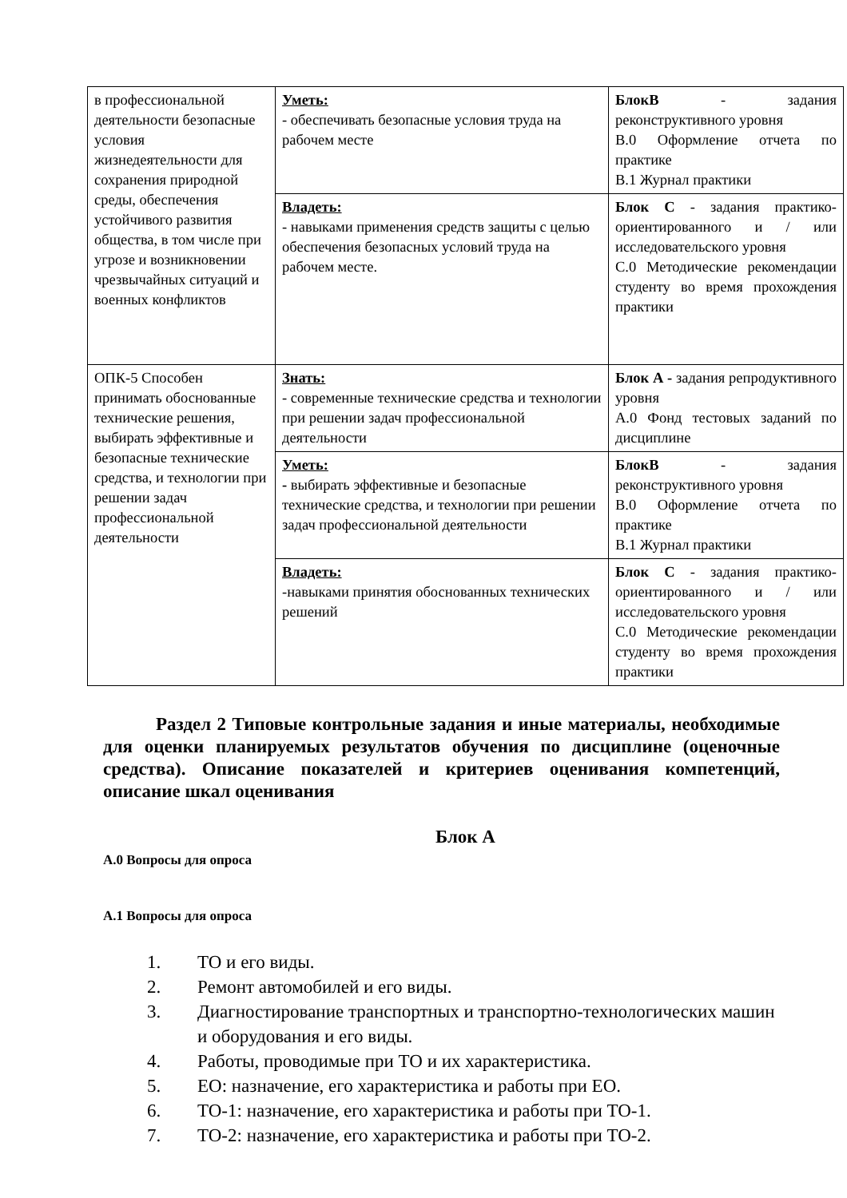| в профессиональной деятельности безопасные условия жизнедеятельности для сохранения природной среды, обеспечения устойчивого развития общества, в том числе при угрозе и возникновении чрезвычайных ситуаций и военных конфликтов | Уметь: - обеспечивать безопасные условия труда на рабочем месте | БлокВ - задания реконструктивного уровня В.0 Оформление отчета по практике В.1 Журнал практики |
| | Владеть: - навыками применения средств защиты с целью обеспечения безопасных условий труда на рабочем месте. | Блок С - задания практико-ориентированного и / или исследовательского уровня С.0 Методические рекомендации студенту во время прохождения практики |
| ОПК-5 Способен принимать обоснованные технические решения, выбирать эффективные и безопасные технические средства, и технологии при решении задач профессиональной деятельности | Знать: - современные технические средства и технологии при решении задач профессиональной деятельности | Блок А - задания репродуктивного уровня А.0 Фонд тестовых заданий по дисциплине |
| | Уметь: - выбирать эффективные и безопасные технические средства, и технологии при решении задач профессиональной деятельности | БлокВ - задания реконструктивного уровня В.0 Оформление отчета по практике В.1 Журнал практики |
| | Владеть: -навыками принятия обоснованных технических решений | Блок С - задания практико-ориентированного и / или исследовательского уровня С.0 Методические рекомендации студенту во время прохождения практики |
Раздел 2 Типовые контрольные задания и иные материалы, необходимые для оценки планируемых результатов обучения по дисциплине (оценочные средства). Описание показателей и критериев оценивания компетенций, описание шкал оценивания
Блок А
А.0 Вопросы для опроса
А.1 Вопросы для опроса
1. ТО и его виды.
2. Ремонт автомобилей и его виды.
3. Диагностирование транспортных и транспортно-технологических машин и оборудования и его виды.
4. Работы, проводимые при ТО и их характеристика.
5. ЕО: назначение, его характеристика и работы при ЕО.
6. ТО-1: назначение, его характеристика и работы при ТО-1.
7. ТО-2: назначение, его характеристика и работы при ТО-2.